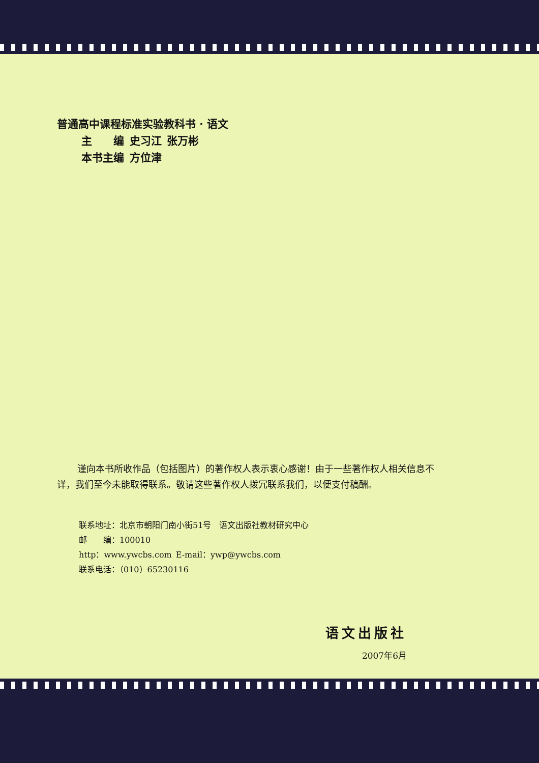普通高中课程标准实验教科书 · 语文
主  编 史习江 张万彬
本书主编 方位津
谨向本书所收作品（包括图片）的著作权人表示衷心感谢！由于一些著作权人相关信息不详，我们至今未能取得联系。敬请这些著作权人拨冗联系我们，以便支付稿酬。
联系地址：北京市朝阳门南小街51号 语文出版社教材研究中心
邮  编：100010
http：www.ywcbs.com E-mail：ywp@ywcbs.com
联系电话：（010）65230116
语文出版社
2007年6月